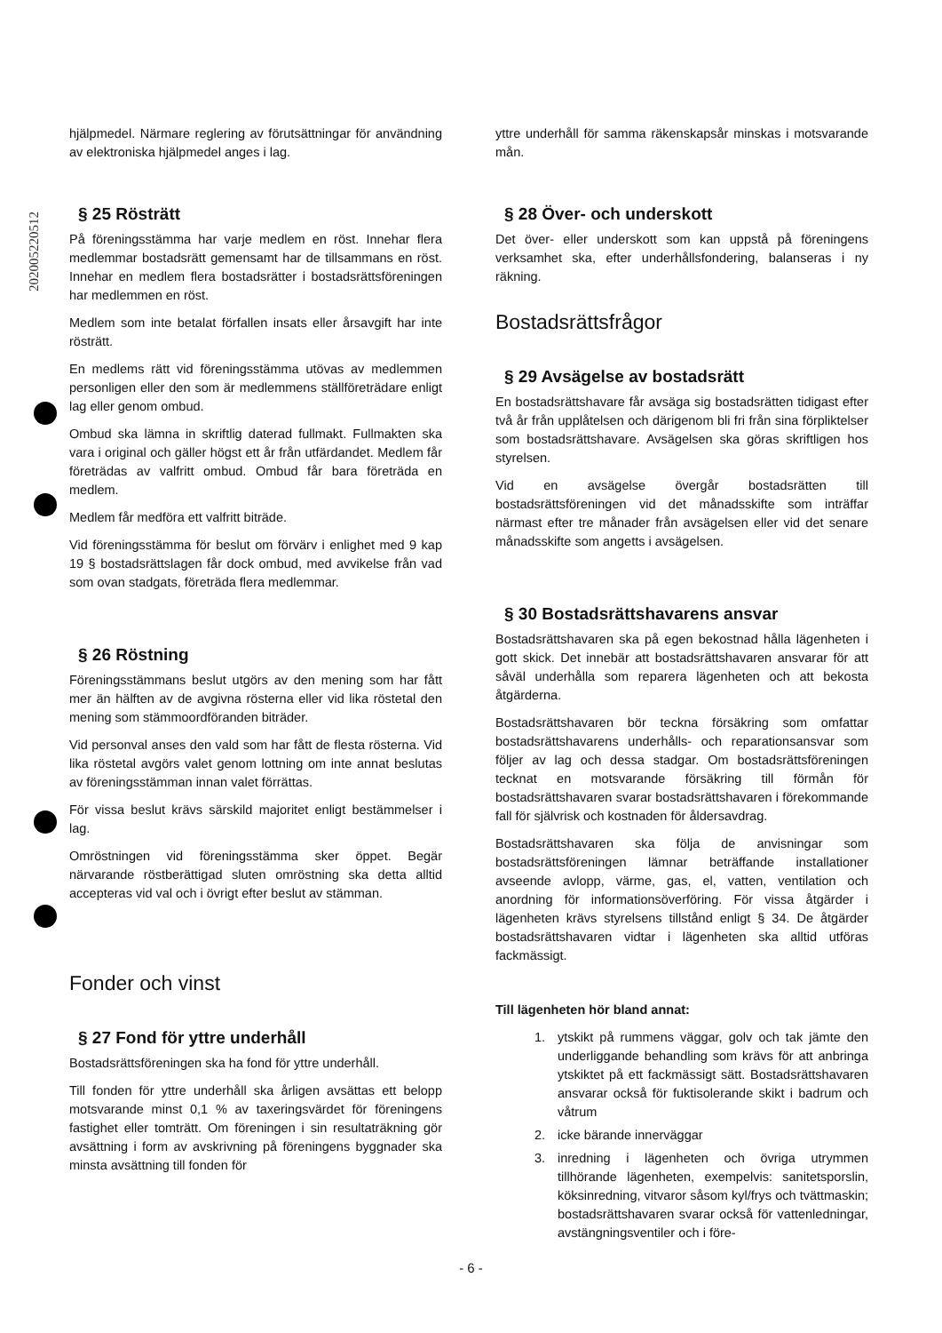202005220512
hjälpmedel. Närmare reglering av förutsättningar för användning av elektroniska hjälpmedel anges i lag.
§ 25 Rösträtt
På föreningsstämma har varje medlem en röst. Innehar flera medlemmar bostadsrätt gemensamt har de tillsammans en röst. Innehar en medlem flera bostadsrätter i bostadsrättsföreningen har medlemmen en röst.
Medlem som inte betalat förfallen insats eller årsavgift har inte rösträtt.
En medlems rätt vid föreningsstämma utövas av medlemmen personligen eller den som är medlemmens ställföreträdare enligt lag eller genom ombud.
Ombud ska lämna in skriftlig daterad fullmakt. Fullmakten ska vara i original och gäller högst ett år från utfärdandet. Medlem får företrädas av valfritt ombud. Ombud får bara företräda en medlem.
Medlem får medföra ett valfritt biträde.
Vid föreningsstämma för beslut om förvärv i enlighet med 9 kap 19 § bostadsrättslagen får dock ombud, med avvikelse från vad som ovan stadgats, företräda flera medlemmar.
§ 26 Röstning
Föreningsstämmans beslut utgörs av den mening som har fått mer än hälften av de avgivna rösterna eller vid lika röstetal den mening som stämmoordföranden biträder.
Vid personval anses den vald som har fått de flesta rösterna. Vid lika röstetal avgörs valet genom lottning om inte annat beslutas av föreningsstämman innan valet förrättas.
För vissa beslut krävs särskild majoritet enligt bestämmelser i lag.
Omröstningen vid föreningsstämma sker öppet. Begär närvarande röstberättigad sluten omröstning ska detta alltid accepteras vid val och i övrigt efter beslut av stämman.
Fonder och vinst
§ 27 Fond för yttre underhåll
Bostadsrättsföreningen ska ha fond för yttre underhåll.
Till fonden för yttre underhåll ska årligen avsättas ett belopp motsvarande minst 0,1 % av taxeringsvärdet för föreningens fastighet eller tomträtt. Om föreningen i sin resultaträkning gör avsättning i form av avskrivning på föreningens byggnader ska minsta avsättning till fonden för
yttre underhåll för samma räkenskapsår minskas i motsvarande mån.
§ 28 Över- och underskott
Det över- eller underskott som kan uppstå på föreningens verksamhet ska, efter underhållsfondering, balanseras i ny räkning.
Bostadsrättsfrågor
§ 29 Avsägelse av bostadsrätt
En bostadsrättshavare får avsäga sig bostadsrätten tidigast efter två år från upplåtelsen och därigenom bli fri från sina förpliktelser som bostadsrättshavare. Avsägelsen ska göras skriftligen hos styrelsen.
Vid en avsägelse övergår bostadsrätten till bostadsrättsföreningen vid det månadsskifte som inträffar närmast efter tre månader från avsägelsen eller vid det senare månadsskifte som angetts i avsägelsen.
§ 30 Bostadsrättshavarens ansvar
Bostadsrättshavaren ska på egen bekostnad hålla lägenheten i gott skick. Det innebär att bostadsrättshavaren ansvarar för att såväl underhålla som reparera lägenheten och att bekosta åtgärderna.
Bostadsrättshavaren bör teckna försäkring som omfattar bostadsrättshavarens underhålls- och reparationsansvar som följer av lag och dessa stadgar. Om bostadsrättsföreningen tecknat en motsvarande försäkring till förmån för bostadsrättshavaren svarar bostadsrättshavaren i förekommande fall för självrisk och kostnaden för åldersavdrag.
Bostadsrättshavaren ska följa de anvisningar som bostadsrättsföreningen lämnar beträffande installationer avseende avlopp, värme, gas, el, vatten, ventilation och anordning för informationsöverföring. För vissa åtgärder i lägenheten krävs styrelsens tillstånd enligt § 34. De åtgärder bostadsrättshavaren vidtar i lägenheten ska alltid utföras fackmässigt.
Till lägenheten hör bland annat:
1. ytskikt på rummens väggar, golv och tak jämte den underliggande behandling som krävs för att anbringa ytskiktet på ett fackmässigt sätt. Bostadsrättshavaren ansvarar också för fuktisolerande skikt i badrum och våtrum
2. icke bärande innerväggar
3. inredning i lägenheten och övriga utrymmen tillhörande lägenheten, exempelvis: sanitetsporslin, köksinredning, vitvaror såsom kyl/frys och tvättmaskin; bostadsrättshavaren svarar också för vattenledningar, avstängningsventiler och i före-
- 6 -